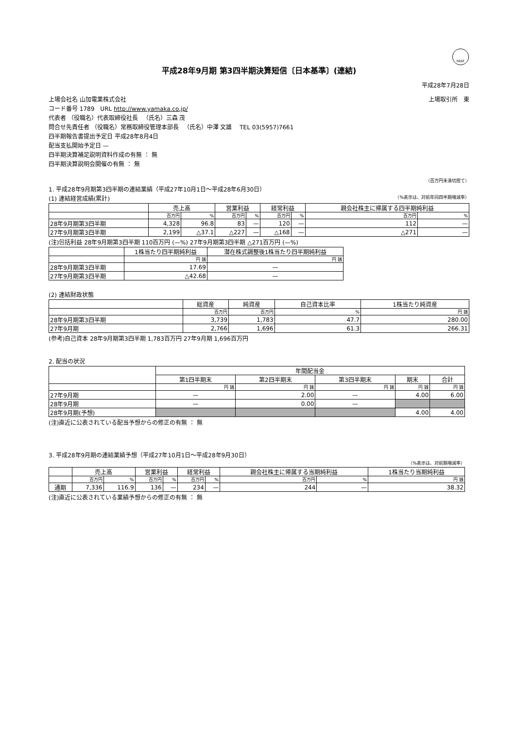FASF
平成28年9月期 第3四半期決算短信〔日本基準〕(連結)
平成28年7月28日
上場会社名 山加電業株式会社 上場取引所　東
コード番号 1789　URL http://www.yamaka.co.jp/
代表者 （役職名）代表取締役社長 　（氏名）三森 茂
問合せ先責任者 （役職名）常務取締役管理本部長 　（氏名）中澤 文雄 　TEL 03(5957)7661
四半期報告書提出予定日 平成28年8月4日
配当支払開始予定日 —
四半期決算補足説明資料作成の有無 ： 無
四半期決算説明会開催の有無 ： 無
（百万円未満切捨て）
1. 平成28年9月期第3四半期の連結業績（平成27年10月1日～平成28年6月30日）
(1) 連結経営成績(累計) （%表示は、対前年同四半期増減率）
| | 売上高 | | 営業利益 | | 経常利益 | | 親会社株主に帰属する四半期純利益 | |
| --- | --- | --- | --- | --- | --- | --- | --- | --- |
| | 百万円 | % | 百万円 | % | 百万円 | % | 百万円 | % |
| 28年9月期第3四半期 | 4,328 | 96.8 | 83 | — | 120 | — | 112 | — |
| 27年9月期第3四半期 | 2,199 | △37.1 | △227 | — | △168 | — | △271 | — |
(注)包括利益 28年9月期第3四半期 110百万円 (—%) 27年9月期第3四半期 △271百万円 (—%)
| | 1株当たり四半期純利益 | 潜在株式調整後1株当たり四半期純利益 |
| --- | --- | --- |
| | 円 銭 | 円 銭 |
| 28年9月期第3四半期 | 17.69 | — |
| 27年9月期第3四半期 | △42.68 | — |
(2) 連結財政状態
| | 総資産 | 純資産 | 自己資本比率 | 1株当たり純資産 |
| --- | --- | --- | --- | --- |
| | 百万円 | 百万円 | % | 円 銭 |
| 28年9月期第3四半期 | 3,739 | 1,783 | 47.7 | 280.00 |
| 27年9月期 | 2,766 | 1,696 | 61.3 | 266.31 |
(参考)自己資本 28年9月期第3四半期 1,783百万円 27年9月期 1,696百万円
2. 配当の状況
| | 年間配当金 | | | | |
| --- | --- | --- | --- | --- | --- |
| | 第1四半期末 | 第2四半期末 | 第3四半期末 | 期末 | 合計 |
| | 円 銭 | 円 銭 | 円 銭 | 円 銭 | 円 銭 |
| 27年9月期 | — | 2.00 | — | 4.00 | 6.00 |
| 28年9月期 | — | 0.00 | — | | |
| 28年9月期(予想) | | | | 4.00 | 4.00 |
(注)直近に公表されている配当予想からの修正の有無 ： 無
3. 平成28年9月期の連結業績予想（平成27年10月1日～平成28年9月30日）
（%表示は、対前期増減率）
| | 売上高 | | 営業利益 | | 経常利益 | | 親会社株主に帰属する当期純利益 | | 1株当たり当期純利益 |
| --- | --- | --- | --- | --- | --- | --- | --- | --- | --- |
| | 百万円 | % | 百万円 | % | 百万円 | % | 百万円 | % | 円 銭 |
| 通期 | 7,336 | 116.9 | 136 | — | 234 | — | 244 | — | 38.32 |
(注)直近に公表されている業績予想からの修正の有無 ： 無